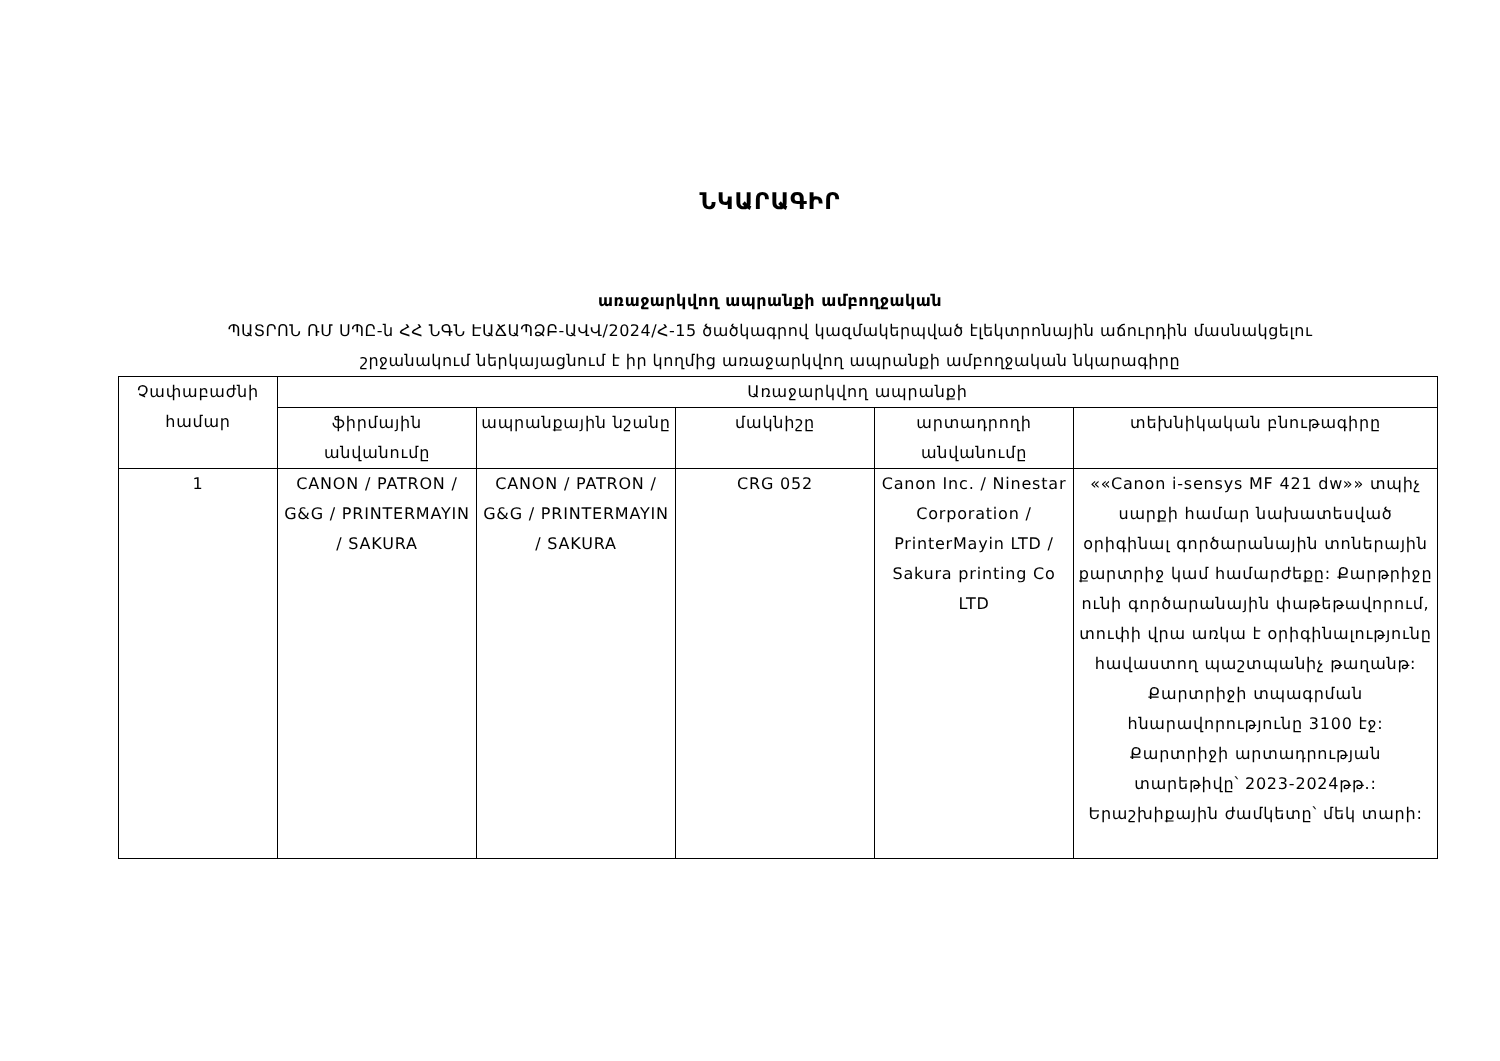ՆԿԱՐԱԳԻՐ
առաջարկվող ապրանքի ամբողջական
ՊԱՏՐՈՆ ՌՄ ՍՊԸ-ն ՀՀ ՆԳՆ ԷԱՃԱՊՁԲ-ԱՎՎ/2024/Հ-15 ծածկագրով կազմակերպված էլեկտրոնային աճուրդին մասնակցելու
շրջանակում ներկայացնում է իր կողմից առաջարկվող ապրանքի ամբողջական նկարագիրը
| Չափաբաժնի համար | Առաջարկվող ապրանքի | | | | |
| --- | --- | --- | --- | --- | --- |
| | ֆիրմային անվանումը | ապրանքային նշանը | մակնիշը | արտադրողի անվանումը | տեխնիկական բնութագիրը |
| 1 | CANON / PATRON / G&G / PRINTERMAYIN / SAKURA | CANON / PATRON / G&G / PRINTERMAYIN / SAKURA | CRG 052 | Canon Inc. / Ninestar Corporation / PrinterMayin LTD / Sakura printing Co LTD | ««Canon i-sensys MF 421 dw»» տպիչ սարքի համար նախատեսված օրիգինալ գործարանային տոներային քարտրիջ կամ համարժեքը: Քարթրիջը ունի գործարանային փաթեթավորում, տուփի վրա առկա է օրիգինալությունը հավաստող պաշտպանիչ թաղանթ: Քարտրիջի տպագրման հնարավորությունը 3100 էջ: Քարտրիջի արտադրության տարեթիվը՝ 2023-2024թթ.: Երաշխիքային ժամկետը՝ մեկ տարի: |